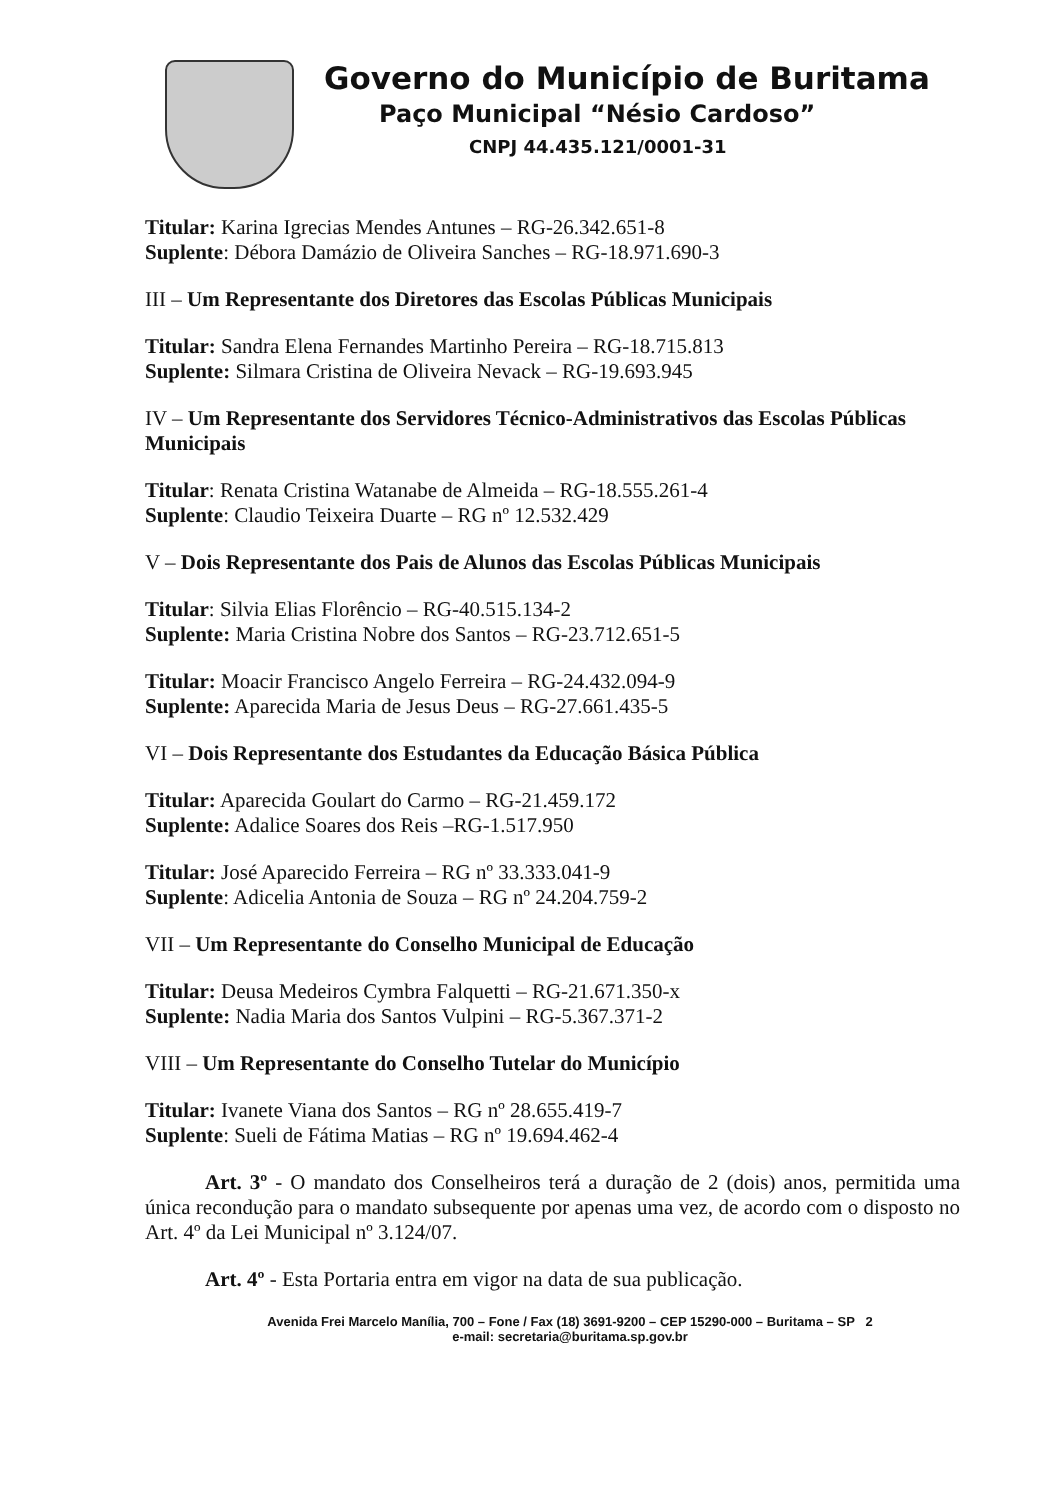Governo do Município de Buritama
Paço Municipal “Nésio Cardoso”
CNPJ 44.435.121/0001-31
Titular: Karina Igrecias Mendes Antunes – RG-26.342.651-8
Suplente: Débora Damázio de Oliveira Sanches – RG-18.971.690-3
III – Um Representante dos Diretores das Escolas Públicas Municipais
Titular: Sandra Elena Fernandes Martinho Pereira – RG-18.715.813
Suplente: Silmara Cristina de Oliveira Nevack – RG-19.693.945
IV – Um Representante dos Servidores Técnico-Administrativos das Escolas Públicas Municipais
Titular: Renata Cristina Watanabe de Almeida – RG-18.555.261-4
Suplente: Claudio Teixeira Duarte – RG nº 12.532.429
V – Dois Representante dos Pais de Alunos das Escolas Públicas Municipais
Titular: Silvia Elias Florêncio – RG-40.515.134-2
Suplente: Maria Cristina Nobre dos Santos – RG-23.712.651-5
Titular: Moacir Francisco Angelo Ferreira – RG-24.432.094-9
Suplente: Aparecida Maria de Jesus Deus – RG-27.661.435-5
VI – Dois Representante dos Estudantes da Educação Básica Pública
Titular: Aparecida Goulart do Carmo – RG-21.459.172
Suplente: Adalice Soares dos Reis –RG-1.517.950
Titular: José Aparecido Ferreira – RG nº 33.333.041-9
Suplente: Adicelia Antonia de Souza – RG nº 24.204.759-2
VII – Um Representante do Conselho Municipal de Educação
Titular: Deusa Medeiros Cymbra Falquetti – RG-21.671.350-x
Suplente: Nadia Maria dos Santos Vulpini – RG-5.367.371-2
VIII – Um Representante do Conselho Tutelar do Município
Titular: Ivanete Viana dos Santos – RG nº 28.655.419-7
Suplente: Sueli de Fátima Matias – RG nº 19.694.462-4
Art. 3º - O mandato dos Conselheiros terá a duração de 2 (dois) anos, permitida uma única recondução para o mandato subsequente por apenas uma vez, de acordo com o disposto no Art. 4º da Lei Municipal nº 3.124/07.
Art. 4º - Esta Portaria entra em vigor na data de sua publicação.
Avenida Frei Marcelo Manília, 700 – Fone / Fax (18) 3691-9200 – CEP 15290-000 – Buritama – SP 2
e-mail: secretaria@buritama.sp.gov.br